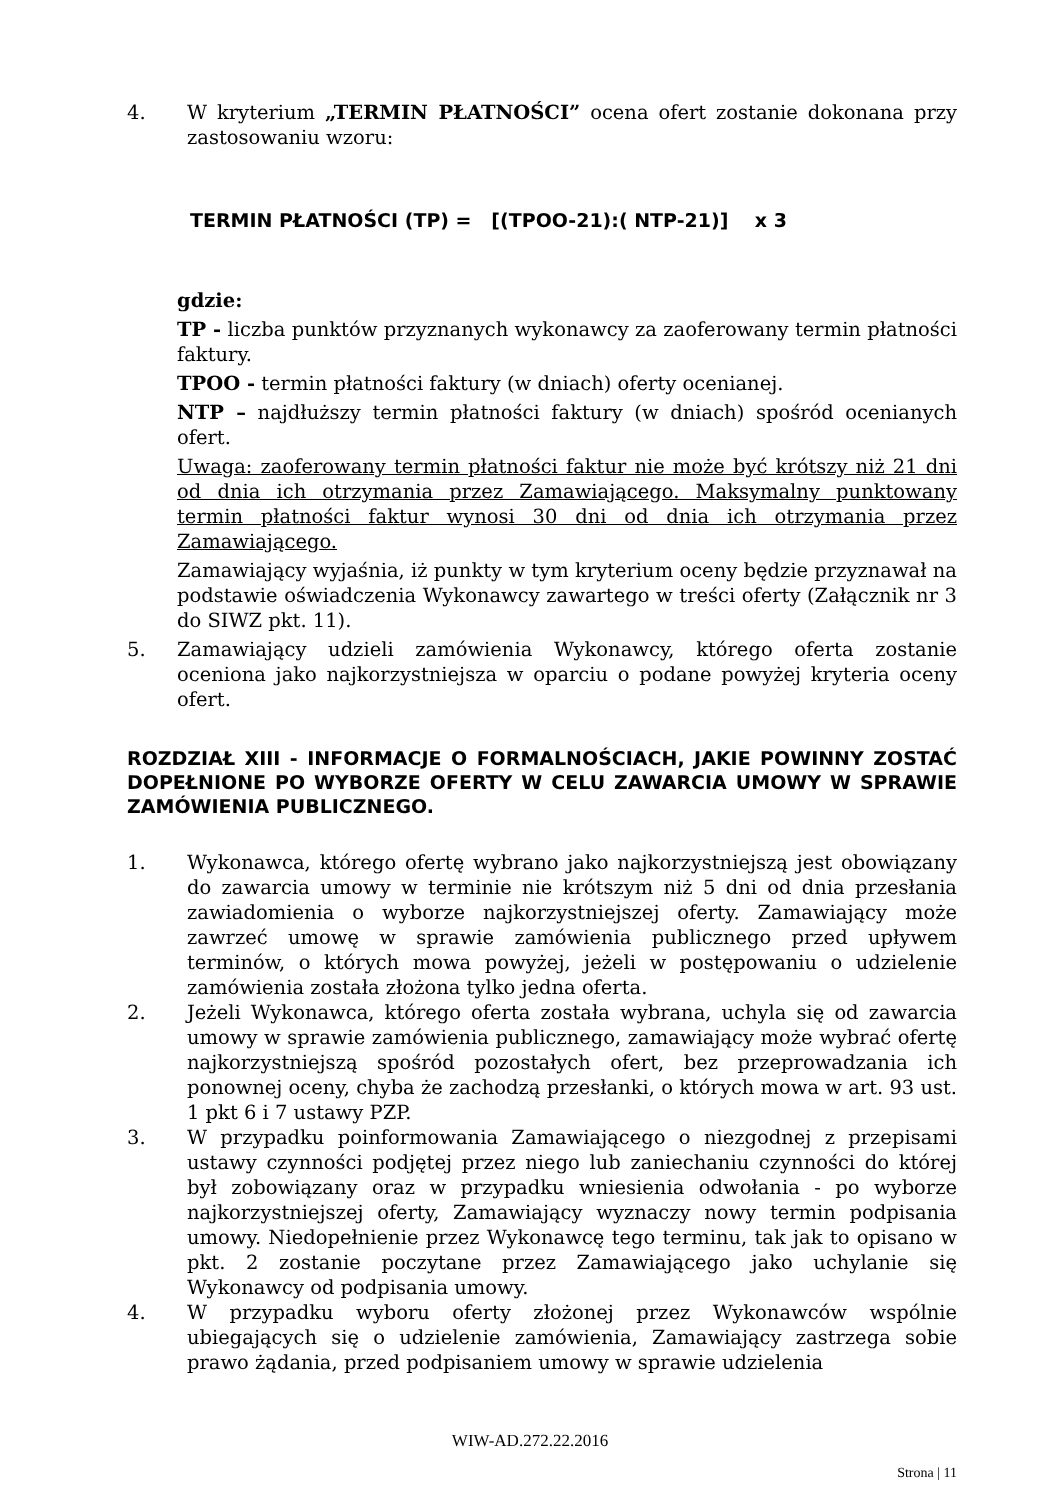4. W kryterium „TERMIN PŁATNOŚCI” ocena ofert zostanie dokonana przy zastosowaniu wzoru:
TERMIN PŁATNOŚCI (TP) = [(TPOO-21):( NTP-21)] x 3
gdzie:
TP - liczba punktów przyznanych wykonawcy za zaoferowany termin płatności faktury.
TPOO - termin płatności faktury (w dniach) oferty ocenianej.
NTP – najdłuższy termin płatności faktury (w dniach) spośród ocenianych ofert.
Uwaga: zaoferowany termin płatności faktur nie może być krótszy niż 21 dni od dnia ich otrzymania przez Zamawiającego. Maksymalny punktowany termin płatności faktur wynosi 30 dni od dnia ich otrzymania przez Zamawiającego.
Zamawiający wyjaśnia, iż punkty w tym kryterium oceny będzie przyznawał na podstawie oświadczenia Wykonawcy zawartego w treści oferty (Załącznik nr 3 do SIWZ pkt. 11).
5. Zamawiający udzieli zamówienia Wykonawcy, którego oferta zostanie oceniona jako najkorzystniejsza w oparciu o podane powyżej kryteria oceny ofert.
ROZDZIAŁ XIII - INFORMACJE O FORMALNOŚCIACH, JAKIE POWINNY ZOSTAĆ DOPEŁNIONE PO WYBORZE OFERTY W CELU ZAWARCIA UMOWY W SPRAWIE ZAMÓWIENIA PUBLICZNEGO.
1. Wykonawca, którego ofertę wybrano jako najkorzystniejszą jest obowiązany do zawarcia umowy w terminie nie krótszym niż 5 dni od dnia przesłania zawiadomienia o wyborze najkorzystniejszej oferty. Zamawiający może zawrzeć umowę w sprawie zamówienia publicznego przed upływem terminów, o których mowa powyżej, jeżeli w postępowaniu o udzielenie zamówienia została złożona tylko jedna oferta.
2. Jeżeli Wykonawca, którego oferta została wybrana, uchyla się od zawarcia umowy w sprawie zamówienia publicznego, zamawiający może wybrać ofertę najkorzystniejszą spośród pozostałych ofert, bez przeprowadzania ich ponownej oceny, chyba że zachodzą przesłanki, o których mowa w art. 93 ust. 1 pkt 6 i 7 ustawy PZP.
3. W przypadku poinformowania Zamawiającego o niezgodnej z przepisami ustawy czynności podjętej przez niego lub zaniechaniu czynności do której był zobowiązany oraz w przypadku wniesienia odwołania - po wyborze najkorzystniejszej oferty, Zamawiający wyznaczy nowy termin podpisania umowy. Niedopełnienie przez Wykonawcę tego terminu, tak jak to opisano w pkt. 2 zostanie poczytane przez Zamawiającego jako uchylanie się Wykonawcy od podpisania umowy.
4. W przypadku wyboru oferty złożonej przez Wykonawców wspólnie ubiegających się o udzielenie zamówienia, Zamawiający zastrzega sobie prawo żądania, przed podpisaniem umowy w sprawie udzielenia
WIW-AD.272.22.2016
Strona | 11